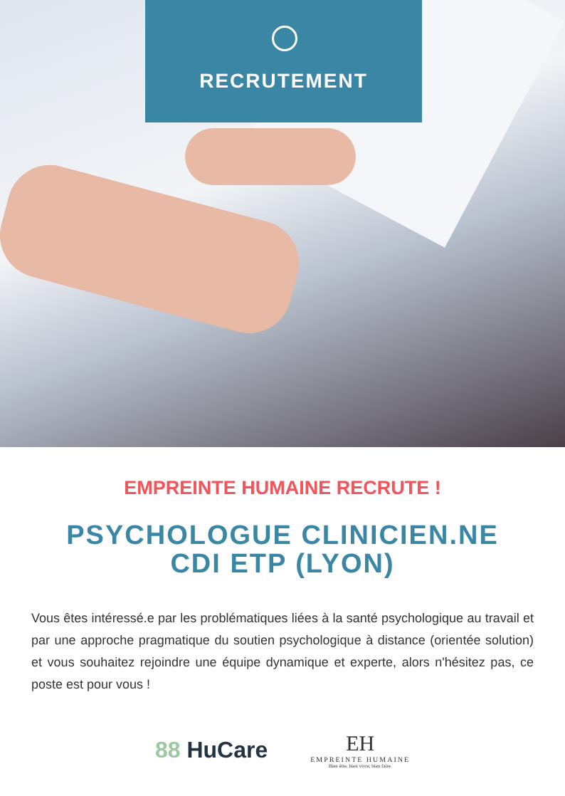RECRUTEMENT
EMPREINTE HUMAINE RECRUTE !
PSYCHOLOGUE CLINICIEN.NE
CDI ETP (LYON)
Vous êtes intéressé.e par les problématiques liées à la santé psychologique au travail et par une approche pragmatique du soutien psychologique à distance (orientée solution) et vous souhaitez rejoindre une équipe dynamique et experte, alors n'hésitez pas, ce poste est pour vous !
88 HuCare
EH
EMPREINTE HUMAINE
Bien être, bien vivre, bien faire.